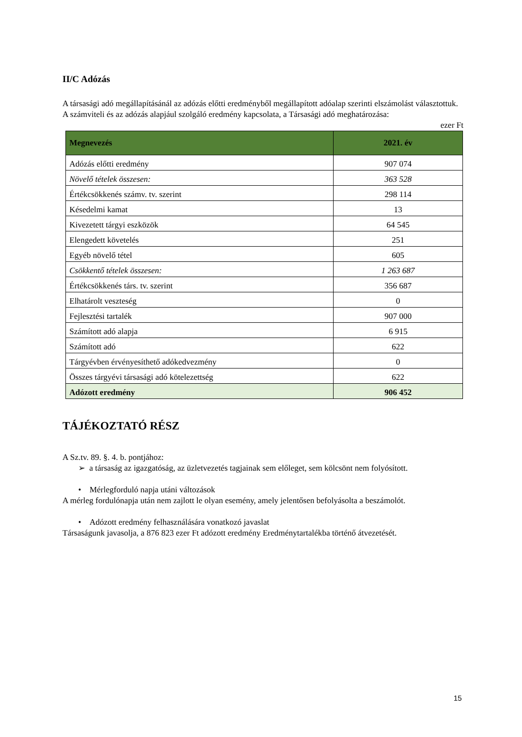II/C Adózás
A társasági adó megállapításánál az adózás előtti eredményből megállapított adóalap szerinti elszámolást választottuk.
A számviteli és az adózás alapjául szolgáló eredmény kapcsolata, a Társasági adó meghatározása:
ezer Ft
| Megnevezés | 2021. év |
| --- | --- |
| Adózás előtti eredmény | 907 074 |
| Növelő tételek összesen: | 363 528 |
| Értékcsökkenés számv. tv. szerint | 298 114 |
| Késedelmi kamat | 13 |
| Kivezetett tárgyi eszközök | 64 545 |
| Elengedett követelés | 251 |
| Egyéb növelő tétel | 605 |
| Csökkentő tételek összesen: | 1 263 687 |
| Értékcsökkenés társ. tv. szerint | 356 687 |
| Elhatárolt veszteség | 0 |
| Fejlesztési tartalék | 907 000 |
| Számított adó alapja | 6 915 |
| Számított adó | 622 |
| Tárgyévben érvényesíthető adókedvezmény | 0 |
| Összes tárgyévi társasági adó kötelezettség | 622 |
| Adózott eredmény | 906 452 |
TÁJÉKOZTATÓ RÉSZ
A Sz.tv. 89. §. 4. b. pontjához:
➢ a társaság az igazgatóság, az üzletvezetés tagjainak sem előleget, sem kölcsönt nem folyósított.
• Mérlegforduló napja utáni változások
A mérleg fordulónapja után nem zajlott le olyan esemény, amely jelentősen befolyásolta a beszámolót.
• Adózott eredmény felhasználására vonatkozó javaslat
Társaságunk javasolja, a 876 823 ezer Ft adózott eredmény Eredménytartalékba történő átvezetését.
15